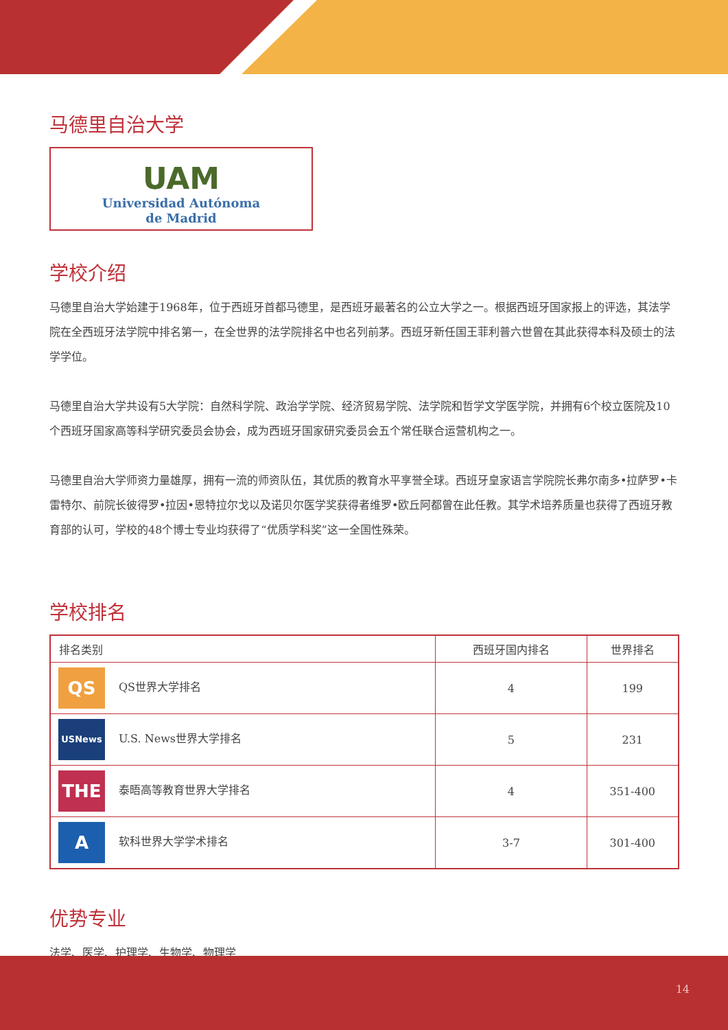马德里自治大学
UAM
Universidad Autónoma
de Madrid
学校介绍
马德里自治大学始建于1968年，位于西班牙首都马德里，是西班牙最著名的公立大学之一。根据西班牙国家报上的评选，其法学院在全西班牙法学院中排名第一，在全世界的法学院排名中也名列前茅。西班牙新任国王菲利普六世曾在其此获得本科及硕士的法学学位。
马德里自治大学共设有5大学院：自然科学院、政治学学院、经济贸易学院、法学院和哲学文学医学院，并拥有6个校立医院及10个西班牙国家高等科学研究委员会协会，成为西班牙国家研究委员会五个常任联合运营机构之一。
马德里自治大学师资力量雄厚，拥有一流的师资队伍，其优质的教育水平享誉全球。西班牙皇家语言学院院长弗尔南多•拉萨罗•卡雷特尔、前院长彼得罗•拉因•恩特拉尔戈以及诺贝尔医学奖获得者维罗•欧丘阿都曾在此任教。其学术培养质量也获得了西班牙教育部的认可，学校的48个博士专业均获得了“优质学科奖”这一全国性殊荣。
学校排名
| 排名类别 | 西班牙国内排名 | 世界排名 |
| --- | --- | --- |
| QS QS世界大学排名 | 4 | 199 |
| USNews U.S. News世界大学排名 | 5 | 231 |
| THE 泰晤高等教育世界大学排名 | 4 | 351-400 |
| A 软科世界大学学术排名 | 3-7 | 301-400 |
优势专业
法学、医学、护理学、生物学、物理学
14